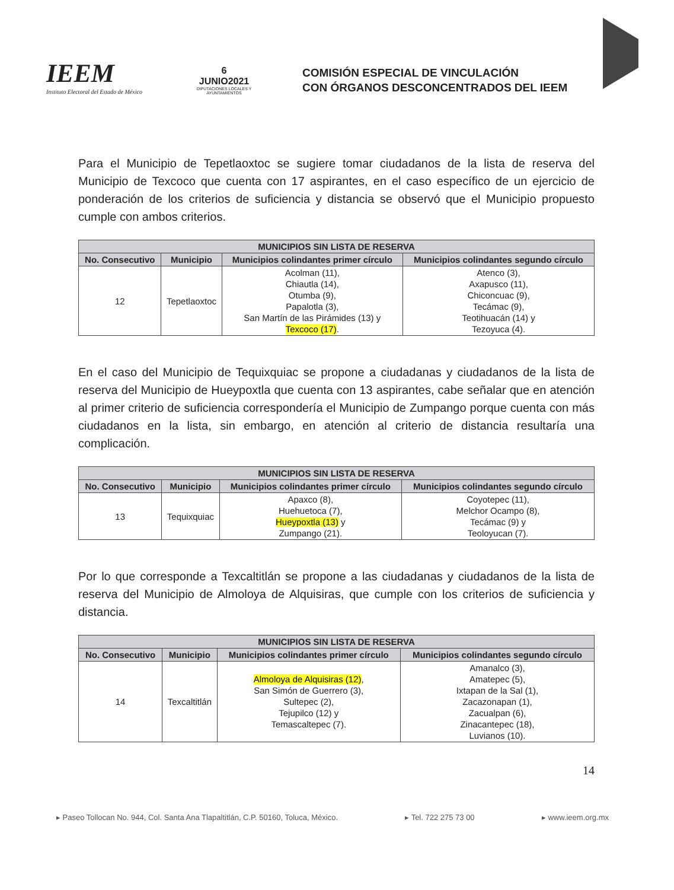IEEM
Instituto Electoral del Estado de México
6
JUNIO2021
DIPUTACIONES LOCALES Y AYUNTAMIENTOS
COMISIÓN ESPECIAL DE VINCULACIÓN
CON ÓRGANOS DESCONCENTRADOS DEL IEEM
Para el Municipio de Tepetlaoxtoc se sugiere tomar ciudadanos de la lista de reserva del Municipio de Texcoco que cuenta con 17 aspirantes, en el caso específico de un ejercicio de ponderación de los criterios de suficiencia y distancia se observó que el Municipio propuesto cumple con ambos criterios.
| MUNICIPIOS SIN LISTA DE RESERVA | | | |
| --- | --- | --- | --- |
| No. Consecutivo | Municipio | Municipios colindantes primer círculo | Municipios colindantes segundo círculo |
| 12 | Tepetlaoxtoc | Acolman (11), Chiautla (14), Otumba (9), Papalotla (3), San Martín de las Pirámides (13) y Texcoco (17) . | Atenco (3), Axapusco (11), Chiconcuac (9), Tecámac (9), Teotihuacán (14) y Tezoyuca (4). |
En el caso del Municipio de Tequixquiac se propone a ciudadanas y ciudadanos de la lista de reserva del Municipio de Hueypoxtla que cuenta con 13 aspirantes, cabe señalar que en atención al primer criterio de suficiencia correspondería el Municipio de Zumpango porque cuenta con más ciudadanos en la lista, sin embargo, en atención al criterio de distancia resultaría una complicación.
| MUNICIPIOS SIN LISTA DE RESERVA | | | |
| --- | --- | --- | --- |
| No. Consecutivo | Municipio | Municipios colindantes primer círculo | Municipios colindantes segundo círculo |
| 13 | Tequixquiac | Apaxco (8), Huehuetoca (7), Hueypoxtla (13) y Zumpango (21). | Coyotepec (11), Melchor Ocampo (8), Tecámac (9) y Teoloyucan (7). |
Por lo que corresponde a Texcaltitlán se propone a las ciudadanas y ciudadanos de la lista de reserva del Municipio de Almoloya de Alquisiras, que cumple con los criterios de suficiencia y distancia.
| MUNICIPIOS SIN LISTA DE RESERVA | | | |
| --- | --- | --- | --- |
| No. Consecutivo | Municipio | Municipios colindantes primer círculo | Municipios colindantes segundo círculo |
| 14 | Texcaltitlán | Almoloya de Alquisiras (12) , San Simón de Guerrero (3), Sultepec (2), Tejupilco (12) y Temascaltepec (7). | Amanalco (3), Amatepec (5), Ixtapan de la Sal (1), Zacazonapan (1), Zacualpan (6), Zinacantepec (18), Luvianos (10). |
14
▸ Paseo Tollocan No. 944, Col. Santa Ana Tlapaltitlán, C.P. 50160, Toluca, México. ▸ Tel. 722 275 73 00 ▸ www.ieem.org.mx